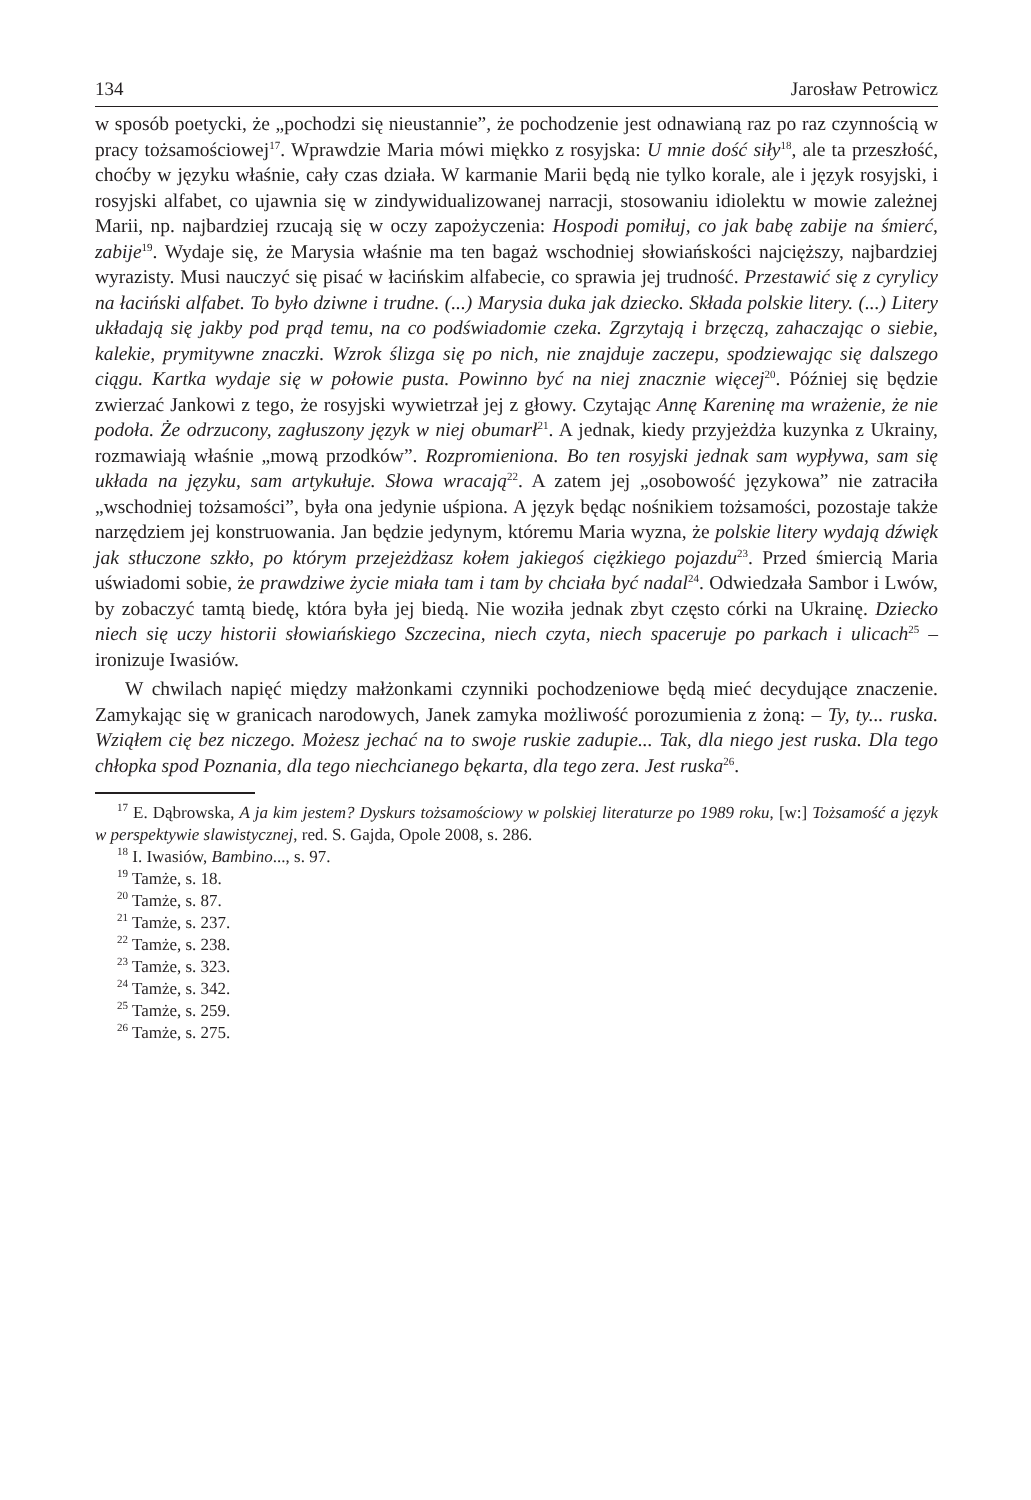134 Jarosław Petrowicz
w sposób poetycki, że „pochodzi się nieustannie”, że pochodzenie jest odnawianą raz po raz czynnością w pracy tożsamościowej<sup>17</sup>. Wprawdzie Maria mówi miękko z rosyjska: U mnie dość siły<sup>18</sup>, ale ta przeszłość, choćby w języku właśnie, cały czas działa. W karmanie Marii będą nie tylko korale, ale i język rosyjski, i rosyjski alfabet, co ujawnia się w zindywidualizowanej narracji, stosowaniu idiolektu w mowie zależnej Marii, np. najbardziej rzucają się w oczy zapożyczenia: Hospodi pomiłuj, co jak babę zabije na śmierć, zabije<sup>19</sup>. Wydaje się, że Marysia właśnie ma ten bagaż wschodniej słowiańskości najcięższy, najbardziej wyrazisty. Musi nauczyć się pisać w łacińskim alfabecie, co sprawia jej trudność. Przestawić się z cyrylicy na łaciński alfabet. To było dziwne i trudne. (...) Marysia duka jak dziecko. Składa polskie litery. (...) Litery układają się jakby pod prąd temu, na co podświadomie czeka. Zgrzytają i brzęczą, zahaczając o siebie, kalekie, prymitywne znaczki. Wzrok ślizga się po nich, nie znajduje zaczepu, spodziewając się dalszego ciągu. Kartka wydaje się w połowie pusta. Powinno być na niej znacznie więcej<sup>20</sup>. Później się będzie zwierzać Jankowi z tego, że rosyjski wywietrzał jej z głowy. Czytając Annę Kareninę ma wrażenie, że nie podoła. Że odrzucony, zagłuszony język w niej obumarł<sup>21</sup>. A jednak, kiedy przyjeżdża kuzynka z Ukrainy, rozmawiają właśnie „mową przodków”. Rozpromieniona. Bo ten rosyjski jednak sam wypływa, sam się układa na języku, sam artykułuje. Słowa wracają<sup>22</sup>. A zatem jej „osobowość językowa” nie zatraciła „wschodniej tożsamości”, była ona jedynie uśpiona. A język będąc nośnikiem tożsamości, pozostaje także narzędziem jej konstruowania. Jan będzie jedynym, któremu Maria wyzna, że polskie litery wydają dźwięk jak stłuczone szkło, po którym przejeżdżasz kołem jakiegoś ciężkiego pojazdu<sup>23</sup>. Przed śmiercią Maria uświadomi sobie, że prawdziwe życie miała tam i tam by chciała być nadal<sup>24</sup>. Odwiedzała Sambor i Lwów, by zobaczyć tamtą biedę, która była jej biedą. Nie woziła jednak zbyt często córki na Ukrainę. Dziecko niech się uczy historii słowiańskiego Szczecina, niech czyta, niech spaceruje po parkach i ulicach<sup>25</sup> – ironizuje Iwasiów.
W chwilach napięć między małżonkami czynniki pochodzeniowe będą mieć decydujące znaczenie. Zamykając się w granicach narodowych, Janek zamyka możliwość porozumienia z żoną: – Ty, ty... ruska. Wziąłem cię bez niczego. Możesz jechać na to swoje ruskie zadupie... Tak, dla niego jest ruska. Dla tego chłopka spod Poznania, dla tego niechcianego bękarta, dla tego zera. Jest ruska<sup>26</sup>.
<sup>17</sup> E. Dąbrowska, A ja kim jestem? Dyskurs tożsamościowy w polskiej literaturze po 1989 roku, [w:] Tożsamość a język w perspektywie slawistycznej, red. S. Gajda, Opole 2008, s. 286.
<sup>18</sup> I. Iwasiów, Bambino..., s. 97.
<sup>19</sup> Tamże, s. 18.
<sup>20</sup> Tamże, s. 87.
<sup>21</sup> Tamże, s. 237.
<sup>22</sup> Tamże, s. 238.
<sup>23</sup> Tamże, s. 323.
<sup>24</sup> Tamże, s. 342.
<sup>25</sup> Tamże, s. 259.
<sup>26</sup> Tamże, s. 275.